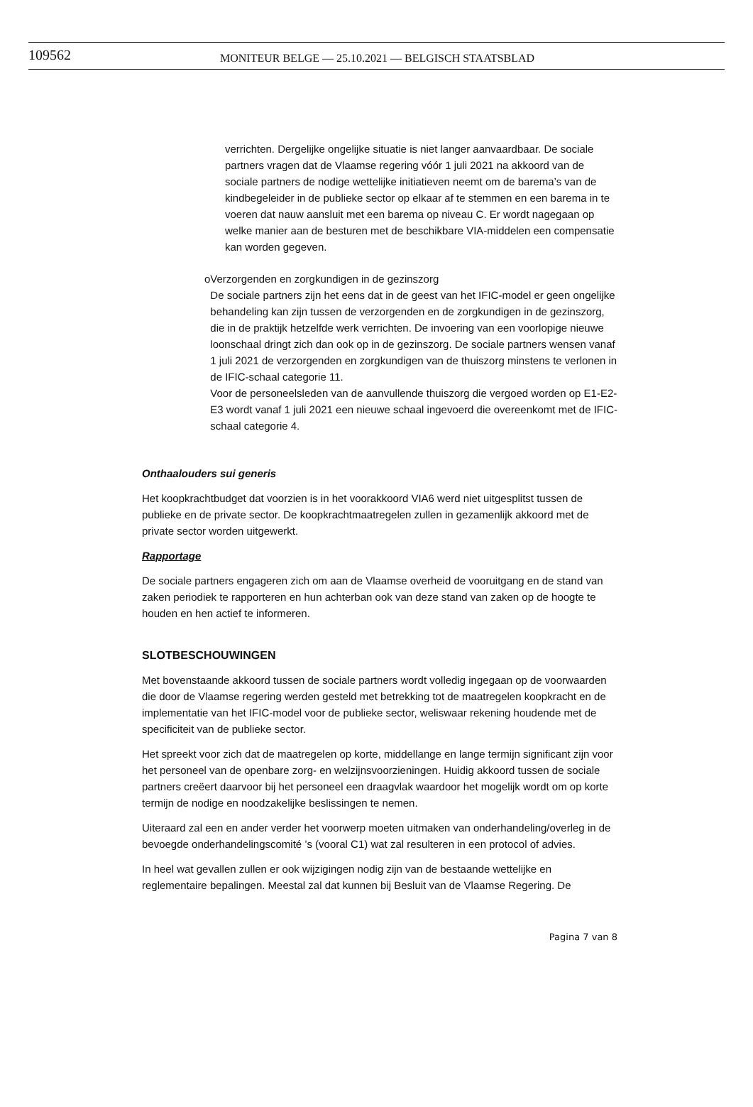109562
MONITEUR BELGE — 25.10.2021 — BELGISCH STAATSBLAD
verrichten. Dergelijke ongelijke situatie is niet langer aanvaardbaar. De sociale partners vragen dat de Vlaamse regering vóór 1 juli 2021 na akkoord van de sociale partners de nodige wettelijke initiatieven neemt om de barema’s van de kindbegeleider in de publieke sector op elkaar af te stemmen en een barema in te voeren dat nauw aansluit met een barema op niveau C. Er wordt nagegaan op welke manier aan de besturen met de beschikbare VIA-middelen een compensatie kan worden gegeven.
o Verzorgenden en zorgkundigen in de gezinszorg
De sociale partners zijn het eens dat in de geest van het IFIC-model er geen ongelijke behandeling kan zijn tussen de verzorgenden en de zorgkundigen in de gezinszorg, die in de praktijk hetzelfde werk verrichten. De invoering van een voorlopige nieuwe loonschaal dringt zich dan ook op in de gezinszorg. De sociale partners wensen vanaf 1 juli 2021 de verzorgenden en zorgkundigen van de thuiszorg minstens te verlonen in de IFIC-schaal categorie 11.
Voor de personeelsleden van de aanvullende thuiszorg die vergoed worden op E1-E2-E3 wordt vanaf 1 juli 2021 een nieuwe schaal ingevoerd die overeenkomt met de IFIC-schaal categorie 4.
Onthaalouders sui generis
Het koopkrachtbudget dat voorzien is in het voorakkoord VIA6 werd niet uitgesplitst tussen de publieke en de private sector. De koopkrachtmaatregelen zullen in gezamenlijk akkoord met de private sector worden uitgewerkt.
Rapportage
De sociale partners engageren zich om aan de Vlaamse overheid de vooruitgang en de stand van zaken periodiek te rapporteren en hun achterban ook van deze stand van zaken op de hoogte te houden en hen actief te informeren.
SLOTBESCHOUWINGEN
Met bovenstaande akkoord tussen de sociale partners wordt volledig ingegaan op de voorwaarden die door de Vlaamse regering werden gesteld met betrekking tot de maatregelen koopkracht en de implementatie van het IFIC-model voor de publieke sector, weliswaar rekening houdende met de specificiteit van de publieke sector.
Het spreekt voor zich dat de maatregelen op korte, middellange en lange termijn significant zijn voor het personeel van de openbare zorg- en welzijnsvoorzieningen. Huidig akkoord tussen de sociale partners creëert daarvoor bij het personeel een draagvlak waardoor het mogelijk wordt om op korte termijn de nodige en noodzakelijke beslissingen te nemen.
Uiteraard zal een en ander verder het voorwerp moeten uitmaken van onderhandeling/overleg in de bevoegde onderhandelingscomité ’s (vooral C1) wat zal resulteren in een protocol of advies.
In heel wat gevallen zullen er ook wijzigingen nodig zijn van de bestaande wettelijke en reglementaire bepalingen. Meestal zal dat kunnen bij Besluit van de Vlaamse Regering. De
Pagina 7 van 8